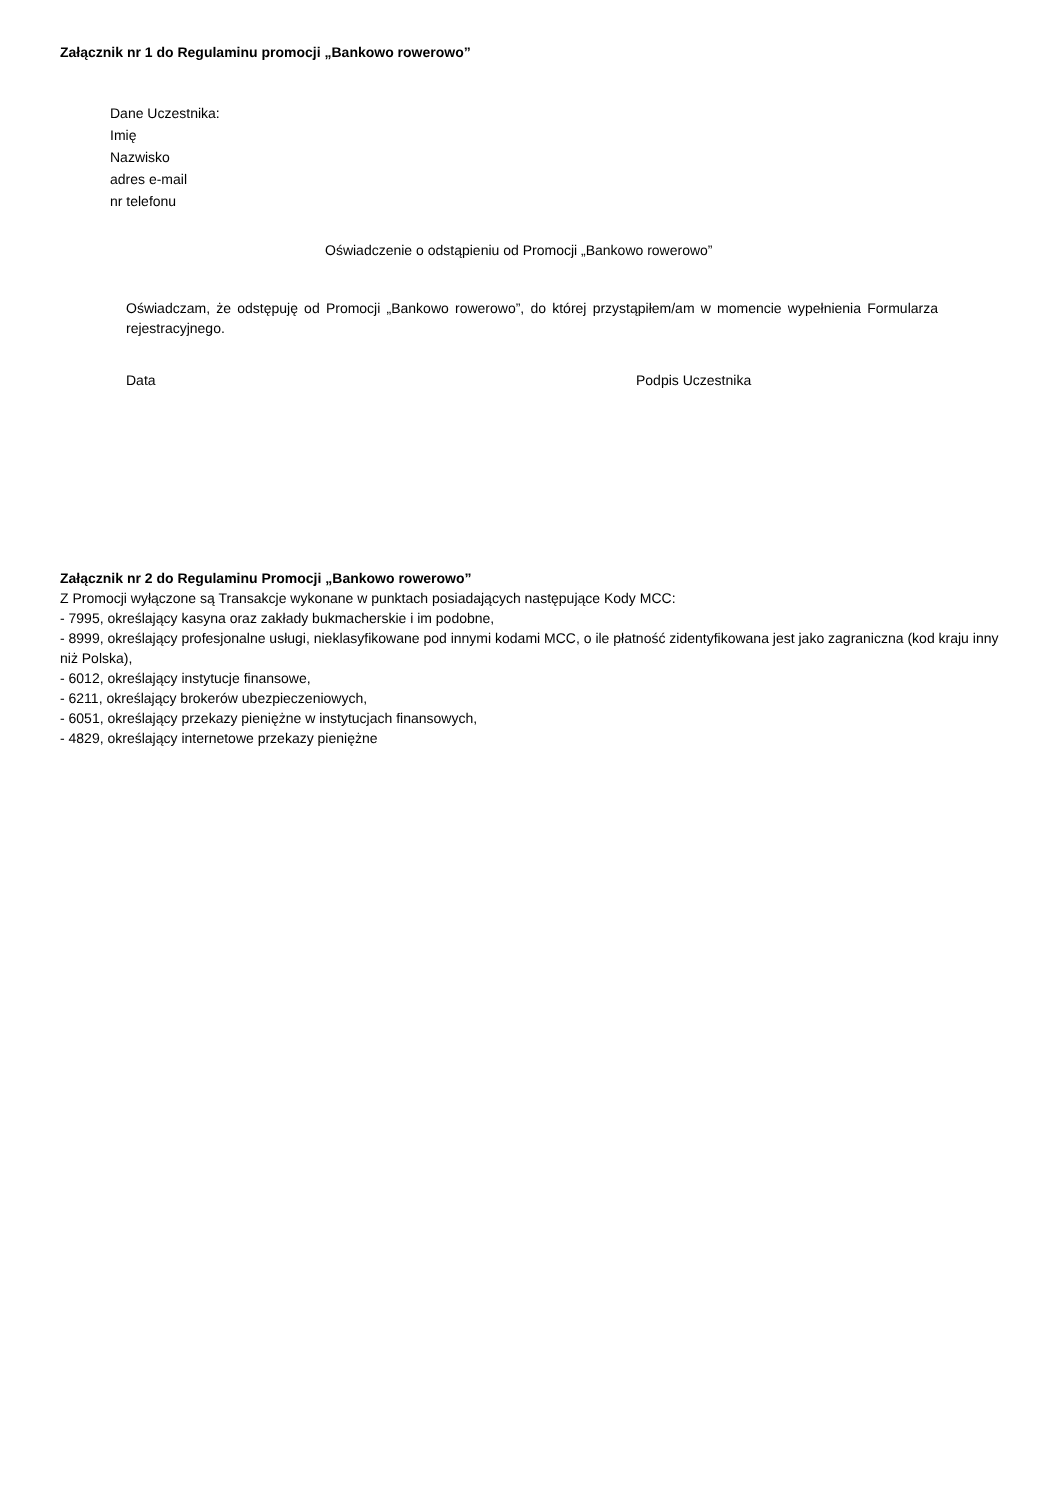Załącznik nr 1 do Regulaminu promocji „Bankowo rowerowo”
Dane Uczestnika:
Imię
Nazwisko
adres e-mail
nr telefonu
Oświadczenie o odstąpieniu od Promocji „Bankowo rowerowo”
Oświadczam, że odstępuję od Promocji „Bankowo rowerowo”, do której przystąpiłem/am w momencie wypełnienia Formularza rejestracyjnego.
Data Podpis Uczestnika
Załącznik nr 2 do Regulaminu Promocji „Bankowo rowerowo”
Z Promocji wyłączone są Transakcje wykonane w punktach posiadających następujące Kody MCC:
- 7995, określający kasyna oraz zakłady bukmacherskie i im podobne,
- 8999, określający profesjonalne usługi, nieklasyfikowane pod innymi kodami MCC, o ile płatność zidentyfikowana jest jako zagraniczna (kod kraju inny niż Polska),
- 6012, określający instytucje finansowe,
- 6211, określający brokerów ubezpieczeniowych,
- 6051, określający przekazy pieniężne w instytucjach finansowych,
- 4829, określający internetowe przekazy pieniężne